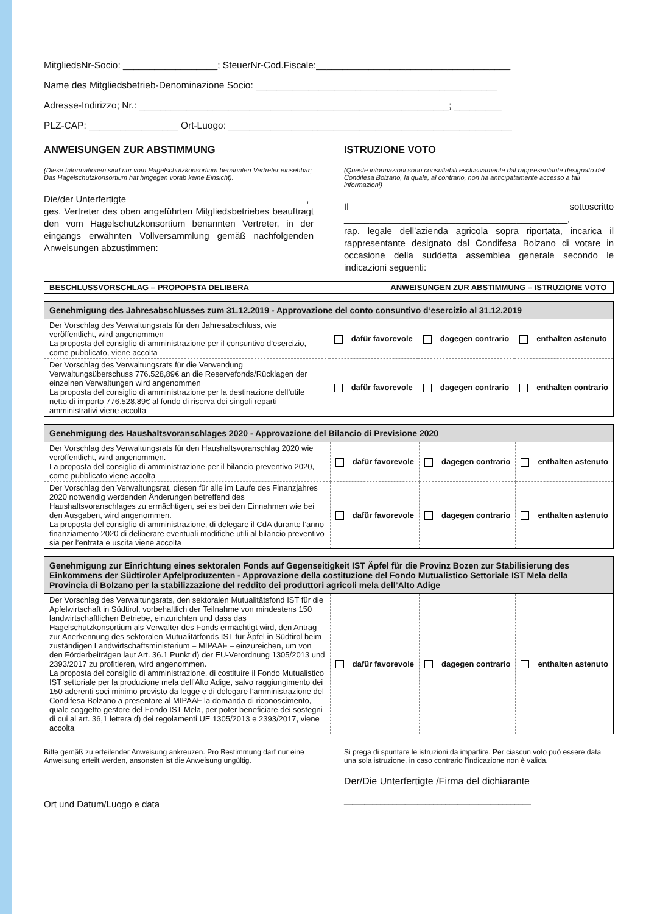MitgliedsNr-Socio: __________________; SteuerNr-Cod.Fiscale:_____________________________________
Name des Mitgliedsbetrieb-Denominazione Socio: ______________________________________________
Adresse-Indirizzo; Nr.: ___________________________________________________________; _________
PLZ-CAP: _________________ Ort-Luogo: ______________________________________________________
ANWEISUNGEN ZUR ABSTIMMUNG
(Diese Informationen sind nur vom Hagelschutzkonsortium benannten Vertreter einsehbar; Das Hagelschutzkonsortium hat hingegen vorab keine Einsicht).
Die/der Unterfertigte ___________________________________,
ges. Vertreter des oben angeführten Mitgliedsbetriebes beauftragt den vom Hagelschutzkonsortium benannten Vertreter, in der eingangs erwähnten Vollversammlung gemäß nachfolgenden Anweisungen abzustimmen:
ISTRUZIONE VOTO
(Queste informazioni sono consultabili esclusivamente dal rappresentante designato del Condifesa Bolzano, la quale, al contrario, non ha anticipatamente accesso a tali informazioni)
Il sottoscritto ____________________________________________,
rap. legale dell’azienda agricola sopra riportata, incarica il rappresentante designato dal Condifesa Bolzano di votare in occasione della suddetta assemblea generale secondo le indicazioni seguenti:
| BESCHLUSSVORSCHLAG – PROPOPSTA DELIBERA | ANWEISUNGEN ZUR ABSTIMMUNG – ISTRUZIONE VOTO |
| --- | --- |
| Genehmigung des Jahresabschlusses zum 31.12.2019 - Approvazione del conto consuntivo d’esercizio al 31.12.2019 | | | |
| --- | --- | --- | --- |
| Der Vorschlag des Verwaltungsrats für den Jahresabschluss, wie veröffentlicht, wird angenommen La proposta del consiglio di amministrazione per il consuntivo d’esercizio, come pubblicato, viene accolta | dafür favorevole | dagegen contrario | enthalten astenuto |
| Der Vorschlag des Verwaltungsrats für die Verwendung Verwaltungsüberschuss 776.528,89€ an die Reservefonds/Rücklagen der einzelnen Verwaltungen wird angenommen La proposta del consiglio di amministrazione per la destinazione dell’utile netto di importo 776.528,89€ al fondo di riserva dei singoli reparti amministrativi viene accolta | dafür favorevole | dagegen contrario | enthalten contrario |
| Genehmigung des Haushaltsvoranschlages 2020 - Approvazione del Bilancio di Previsione 2020 | | | |
| --- | --- | --- | --- |
| Der Vorschlag des Verwaltungsrats für den Haushaltsvoranschlag 2020 wie veröffentlicht, wird angenommen. La proposta del consiglio di amministrazione per il bilancio preventivo 2020, come pubblicato viene accolta | dafür favorevole | dagegen contrario | enthalten astenuto |
| Der Vorschlag den Verwaltungsrat, diesen für alle im Laufe des Finanzjahres 2020 notwendig werdenden Änderungen betreffend des Haushaltsvoranschlages zu ermächtigen, sei es bei den Einnahmen wie bei den Ausgaben, wird angenommen. La proposta del consiglio di amministrazione, di delegare il CdA durante l’anno finanziamento 2020 di deliberare eventuali modifiche utili al bilancio preventivo sia per l’entrata e uscita viene accolta | dafür favorevole | dagegen contrario | enthalten astenuto |
| Genehmigung zur Einrichtung eines sektoralen Fonds auf Gegenseitigkeit IST Äpfel für die Provinz Bozen zur Stabilisierung des Einkommens der Südtiroler Apfelproduzenten - Approvazione della costituzione del Fondo Mutualistico Settoriale IST Mela della Provincia di Bolzano per la stabilizzazione del reddito dei produttori agricoli mela dell’Alto Adige | | | |
| --- | --- | --- | --- |
| Der Vorschlag des Verwaltungsrats, den sektoralen Mutualitätsfond IST für die Apfelwirtschaft in Südtirol, vorbehaltlich der Teilnahme von mindestens 150 landwirtschaftlichen Betriebe, einzurichten und dass das Hagelschutzkonsortium als Verwalter des Fonds ermächtigt wird, den Antrag zur Anerkennung des sektoralen Mutualitätfonds IST für Äpfel in Südtirol beim zuständigen Landwirtschaftsministerium – MIPAAF – einzureichen, um von den Förderbeiträgen laut Art. 36.1 Punkt d) der EU-Verordnung 1305/2013 und 2393/2017 zu profitieren, wird angenommen. La proposta del consiglio di amministrazione, di costituire il Fondo Mutualistico IST settoriale per la produzione mela dell’Alto Adige, salvo raggiungimento dei 150 aderenti soci minimo previsto da legge e di delegare l’amministrazione del Condifesa Bolzano a presentare al MIPAAF la domanda di riconoscimento, quale soggetto gestore del Fondo IST Mela, per poter beneficiare dei sostegni di cui al art. 36,1 lettera d) dei regolamenti UE 1305/2013 e 2393/2017, viene accolta | dafür favorevole | dagegen contrario | enthalten astenuto |
Bitte gemäß zu erteilender Anweisung ankreuzen. Pro Bestimmung darf nur eine Anweisung erteilt werden, ansonsten ist die Anweisung ungültig.
Ort und Datum/Luogo e data ______________________
Si prega di spuntare le istruzioni da impartire. Per ciascun voto può essere data una sola istruzione, in caso contrario l’indicazione non è valida.
Der/Die Unterfertigte /Firma del dichiarante
______________________________________________